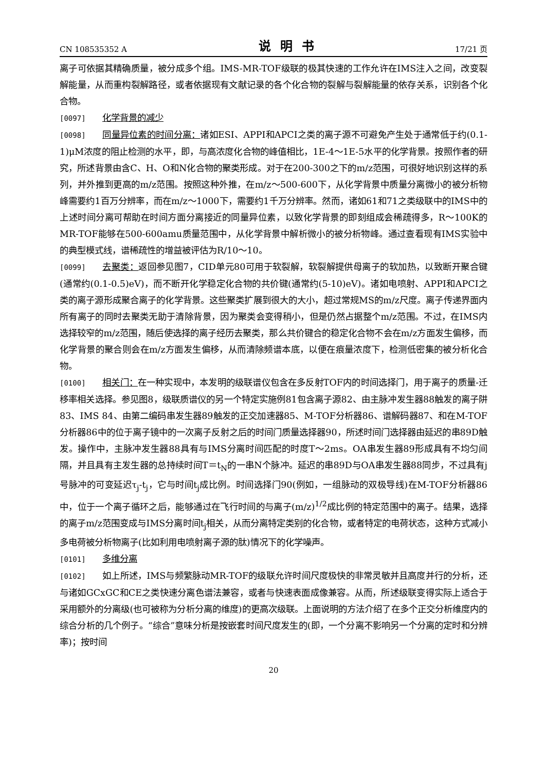CN 108535352 A 说明书 17/21 页
离子可依据其精确质量，被分成多个组。IMS-MR-TOF级联的极其快速的工作允许在IMS注入之间，改变裂解能量，从而重构裂解路径，或者依据现有文献记录的各个化合物的裂解与裂解能量的依存关系，识别各个化合物。
[0097] 化学背景的减少
[0098] 同量异位素的时间分离：诸如ESI、APPI和APCI之类的离子源不可避免产生处于通常低于约(0.1-1)μM浓度的阻止检测的水平，即，与高浓度化合物的峰值相比，1E-4～1E-5水平的化学背景。按照作者的研究，所述背景由含C、H、O和N化合物的聚类形成。对于在200-300之下的m/z范围，可很好地识别这样的系列，并外推到更高的m/z范围。按照这种外推，在m/z～500-600下，从化学背景中质量分离微小的被分析物峰需要约1百万分辨率，而在m/z～1000下，需要约1千万分辨率。然而，诸如61和71之类级联中的IMS中的上述时间分离可帮助在时间方面分离接近的同量异位素，以致化学背景的即刻组成会稀疏得多，R～100K的MR-TOF能够在500-600amu质量范围中，从化学背景中解析微小的被分析物峰。通过查看现有IMS实验中的典型模式线，谱稀疏性的增益被评估为R/10～10。
[0099] 去聚类：返回参见图7，CID单元80可用于软裂解，软裂解提供母离子的软加热，以致断开聚合键(通常约(0.1-0.5)eV)，而不断开化学稳定化合物的共价键(通常约(5-10)eV)。诸如电喷射、APPI和APCI之类的离子源形成聚合离子的化学背景。这些聚类扩展到很大的大小，超过常规MS的m/z尺度。离子传递界面内所有离子的同时去聚类无助于清除背景，因为聚类会变得稍小，但是仍然占据整个m/z范围。不过，在IMS内选择较窄的m/z范围，随后使选择的离子经历去聚类，那么共价键合的稳定化合物不会在m/z方面发生偏移，而化学背景的聚合则会在m/z方面发生偏移，从而清除频谱本底，以便在痕量浓度下，检测低密集的被分析化合物。
[0100] 相关门：在一种实现中，本发明的级联谱仪包含在多反射TOF内的时间选择门，用于离子的质量-迁移率相关选择。参见图8，级联质谱仪的另一个特定实施例81包含离子源82、由主脉冲发生器88触发的离子阱83、IMS 84、由第二编码串发生器89触发的正交加速器85、M-TOF分析器86、谱解码器87、和在M-TOF分析器86中的位于离子镜中的一次离子反射之后的时间门质量选择器90，所述时间门选择器由延迟的串89D触发。操作中，主脉冲发生器88具有与IMS分离时间匹配的时度T～2ms。OA串发生器89形成具有不均匀间隔，并且具有主发生器的总持续时间T＝t<sub>N</sub>的一串N个脉冲。延迟的串89D与OA串发生器88同步，不过具有j号脉冲的可变延迟τ<sub>j</sub>-t<sub>j</sub>，它与时间t<sub>j</sub>成比例。时间选择门90(例如，一组脉动的双极导线)在M-TOF分析器86中，位于一个离子循环之后，能够通过在飞行时间的与离子(m/z)<sup>1/2</sup>成比例的特定范围中的离子。结果，选择的离子m/z范围变成与IMS分离时间t<sub>j</sub>相关，从而分离特定类别的化合物，或者特定的电荷状态，这种方式减小多电荷被分析物离子(比如利用电喷射离子源的肽)情况下的化学噪声。
[0101] 多维分离
[0102] 如上所述，IMS与频繁脉动MR-TOF的级联允许时间尺度极快的非常灵敏并且高度并行的分析，还与诸如GCxGC和CE之类快速分离色谱法兼容，或者与快速表面成像兼容。从而，所述级联变得实际上适合于采用额外的分离级(也可被称为分析分离的维度)的更高次级联。上面说明的方法介绍了在多个正交分析维度内的综合分析的几个例子。“综合”意味分析是按嵌套时间尺度发生的(即，一个分离不影响另一个分离的定时和分辨率)；按时间
20